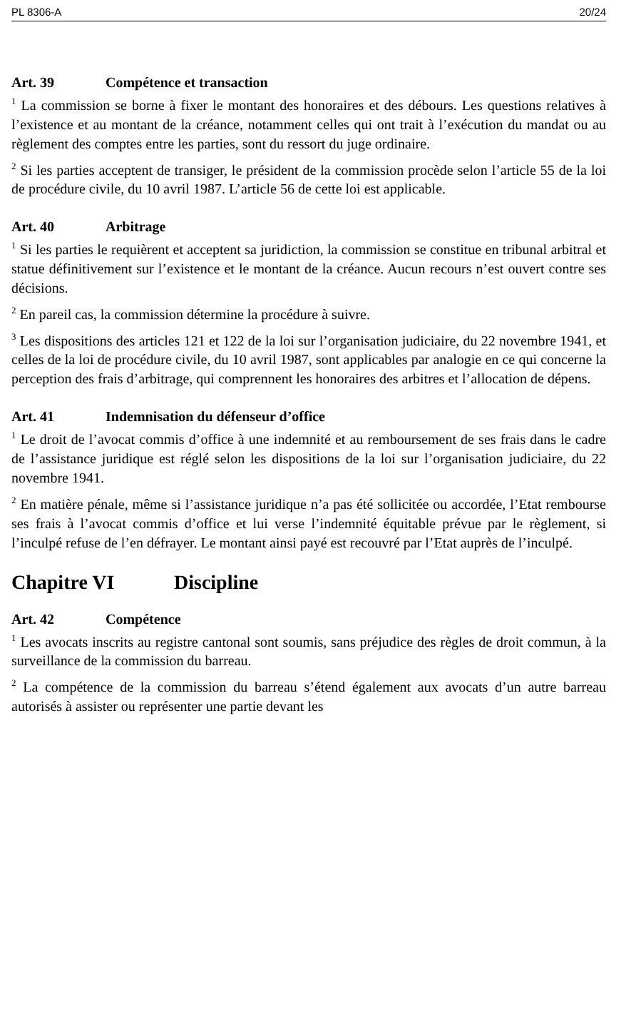PL 8306-A 20/24
Art. 39 Compétence et transaction
<sup>1</sup> La commission se borne à fixer le montant des honoraires et des débours. Les questions relatives à l’existence et au montant de la créance, notamment celles qui ont trait à l’exécution du mandat ou au règlement des comptes entre les parties, sont du ressort du juge ordinaire.
<sup>2</sup> Si les parties acceptent de transiger, le président de la commission procède selon l’article 55 de la loi de procédure civile, du 10 avril 1987. L’article 56 de cette loi est applicable.
Art. 40 Arbitrage
<sup>1</sup> Si les parties le requièrent et acceptent sa juridiction, la commission se constitue en tribunal arbitral et statue définitivement sur l’existence et le montant de la créance. Aucun recours n’est ouvert contre ses décisions.
<sup>2</sup> En pareil cas, la commission détermine la procédure à suivre.
<sup>3</sup> Les dispositions des articles 121 et 122 de la loi sur l’organisation judiciaire, du 22 novembre 1941, et celles de la loi de procédure civile, du 10 avril 1987, sont applicables par analogie en ce qui concerne la perception des frais d’arbitrage, qui comprennent les honoraires des arbitres et l’allocation de dépens.
Art. 41 Indemnisation du défenseur d’office
<sup>1</sup> Le droit de l’avocat commis d’office à une indemnité et au remboursement de ses frais dans le cadre de l’assistance juridique est réglé selon les dispositions de la loi sur l’organisation judiciaire, du 22 novembre 1941.
<sup>2</sup> En matière pénale, même si l’assistance juridique n’a pas été sollicitée ou accordée, l’Etat rembourse ses frais à l’avocat commis d’office et lui verse l’indemnité équitable prévue par le règlement, si l’inculpé refuse de l’en défrayer. Le montant ainsi payé est recouvré par l’Etat auprès de l’inculpé.
Chapitre VI Discipline
Art. 42 Compétence
<sup>1</sup> Les avocats inscrits au registre cantonal sont soumis, sans préjudice des règles de droit commun, à la surveillance de la commission du barreau.
<sup>2</sup> La compétence de la commission du barreau s’étend également aux avocats d’un autre barreau autorisés à assister ou représenter une partie devant les